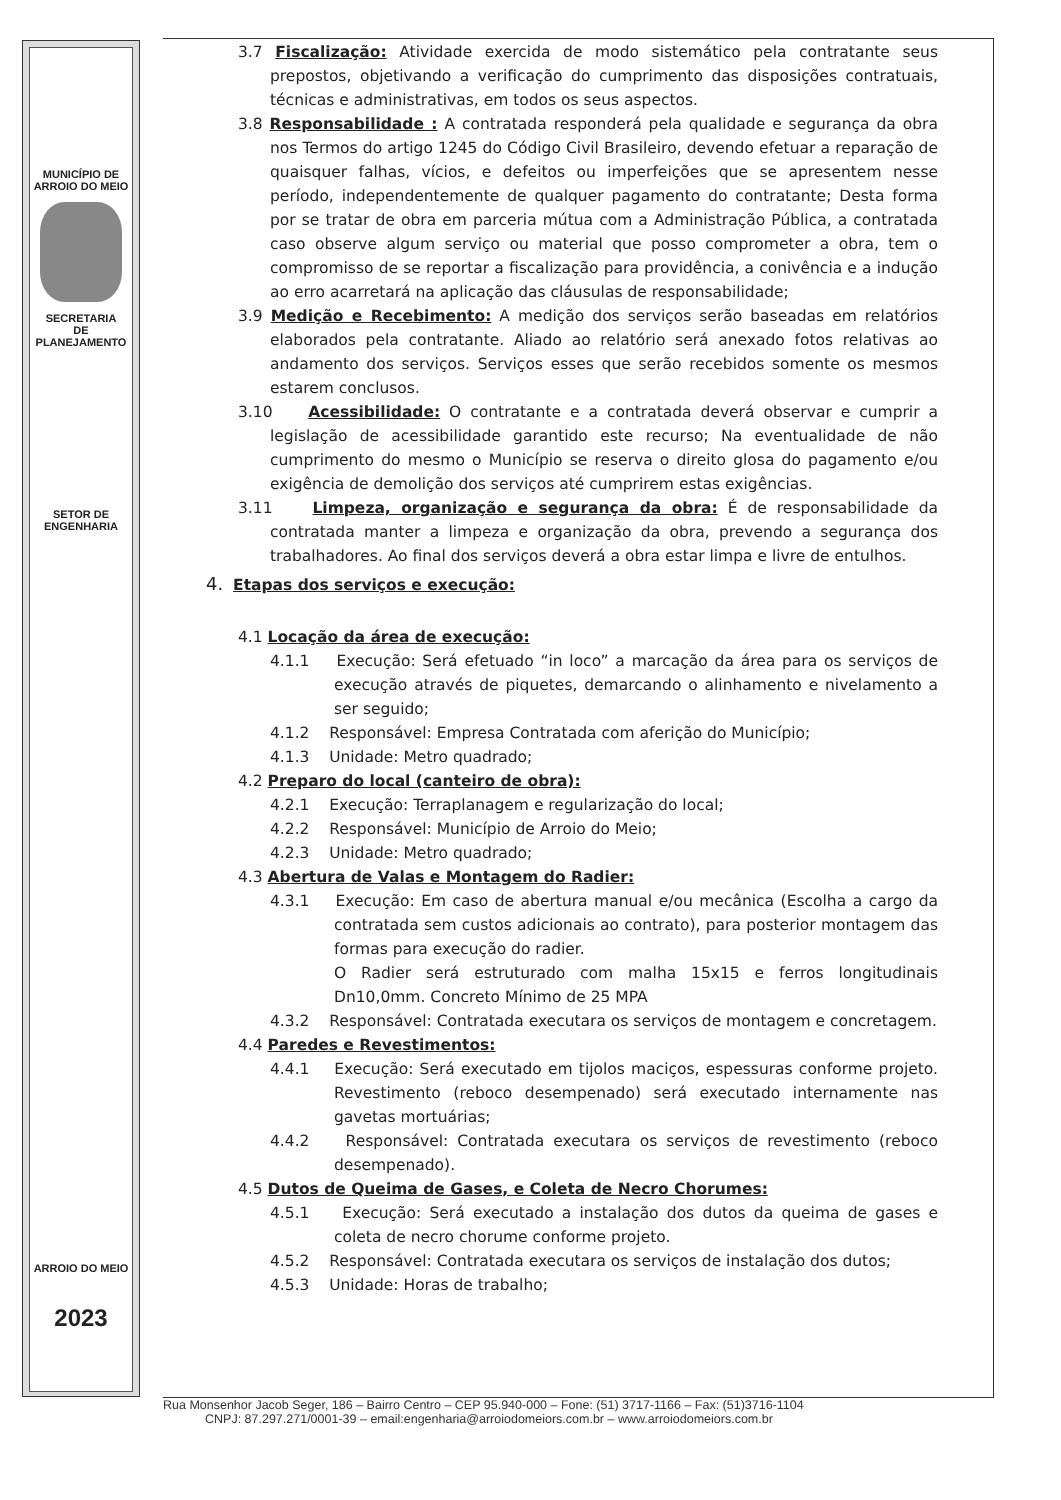MUNICÍPIO DE
ARROIO DO MEIO
SECRETARIA
DE
PLANEJAMENTO
SETOR DE
ENGENHARIA
ARROIO DO MEIO
2023
3.7 Fiscalização: Atividade exercida de modo sistemático pela contratante seus prepostos, objetivando a verificação do cumprimento das disposições contratuais, técnicas e administrativas, em todos os seus aspectos.
3.8 Responsabilidade : A contratada responderá pela qualidade e segurança da obra nos Termos do artigo 1245 do Código Civil Brasileiro, devendo efetuar a reparação de quaisquer falhas, vícios, e defeitos ou imperfeições que se apresentem nesse período, independentemente de qualquer pagamento do contratante; Desta forma por se tratar de obra em parceria mútua com a Administração Pública, a contratada caso observe algum serviço ou material que posso comprometer a obra, tem o compromisso de se reportar a fiscalização para providência, a conivência e a indução ao erro acarretará na aplicação das cláusulas de responsabilidade;
3.9 Medição e Recebimento: A medição dos serviços serão baseadas em relatórios elaborados pela contratante. Aliado ao relatório será anexado fotos relativas ao andamento dos serviços. Serviços esses que serão recebidos somente os mesmos estarem conclusos.
3.10 Acessibilidade: O contratante e a contratada deverá observar e cumprir a legislação de acessibilidade garantido este recurso; Na eventualidade de não cumprimento do mesmo o Município se reserva o direito glosa do pagamento e/ou exigência de demolição dos serviços até cumprirem estas exigências.
3.11 Limpeza, organização e segurança da obra: É de responsabilidade da contratada manter a limpeza e organização da obra, prevendo a segurança dos trabalhadores. Ao final dos serviços deverá a obra estar limpa e livre de entulhos.
4. Etapas dos serviços e execução:
4.1 Locação da área de execução:
4.1.1 Execução: Será efetuado “in loco” a marcação da área para os serviços de execução através de piquetes, demarcando o alinhamento e nivelamento a ser seguido;
4.1.2 Responsável: Empresa Contratada com aferição do Município;
4.1.3 Unidade: Metro quadrado;
4.2 Preparo do local (canteiro de obra):
4.2.1 Execução: Terraplanagem e regularização do local;
4.2.2 Responsável: Município de Arroio do Meio;
4.2.3 Unidade: Metro quadrado;
4.3 Abertura de Valas e Montagem do Radier:
4.3.1 Execução: Em caso de abertura manual e/ou mecânica (Escolha a cargo da contratada sem custos adicionais ao contrato), para posterior montagem das formas para execução do radier.
O Radier será estruturado com malha 15x15 e ferros longitudinais Dn10,0mm. Concreto Mínimo de 25 MPA
4.3.2 Responsável: Contratada executara os serviços de montagem e concretagem.
4.4 Paredes e Revestimentos:
4.4.1 Execução: Será executado em tijolos maciços, espessuras conforme projeto. Revestimento (reboco desempenado) será executado internamente nas gavetas mortuárias;
4.4.2 Responsável: Contratada executara os serviços de revestimento (reboco desempenado).
4.5 Dutos de Queima de Gases, e Coleta de Necro Chorumes:
4.5.1 Execução: Será executado a instalação dos dutos da queima de gases e coleta de necro chorume conforme projeto.
4.5.2 Responsável: Contratada executara os serviços de instalação dos dutos;
4.5.3 Unidade: Horas de trabalho;
Rua Monsenhor Jacob Seger, 186 – Bairro Centro – CEP 95.940-000 – Fone: (51) 3717-1166 – Fax: (51)3716-1104
CNPJ: 87.297.271/0001-39 – email:engenharia@arroiodomeiors.com.br – www.arroiodomeiors.com.br